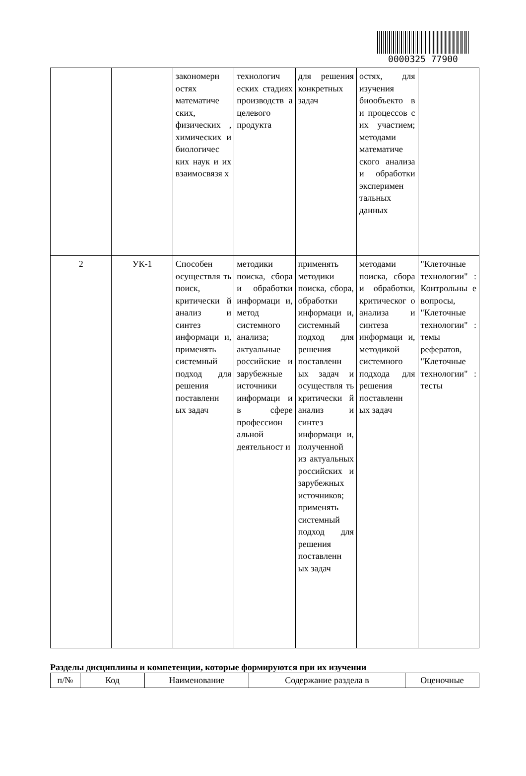0000325 77900
| | | закономерн остях математиче ских, физических , химических и биологичес ких наук и их взаимосвязя х | технологич еских стадиях производств а целевого продукта | для решения конкретных задач | остях, для изучения биообъекто в и процессов с их участием; методами математиче ского анализа и обработки эксперимен тальных данных | |
| 2 | УК-1 | Способен осуществля ть поиск, критически й анализ и синтез информаци и, применять системный подход для решения поставленн ых задач | методики поиска, сбора и обработки информаци и, метод системного анализа; актуальные российские и зарубежные источники информаци и в сфере профессион альной деятельност и | применять методики поиска, сбора, обработки информаци и, системный подход для решения поставленн ых задач и осуществля ть критически й анализ и синтез информаци и, полученной из актуальных российских и зарубежных источников; применять системный подход для решения поставленн ых задач | методами поиска, сбора и обработки, критическог о анализа и синтеза информаци и, методикой системного подхода для решения поставленн ых задач | "Клеточные технологии" : Контрольны е вопросы, "Клеточные технологии" : темы рефератов, "Клеточные технологии" : тесты |
Разделы дисциплины и компетенции, которые формируются при их изучении
| п/№ | Код | Наименование | Содержание раздела в | Оценочные |